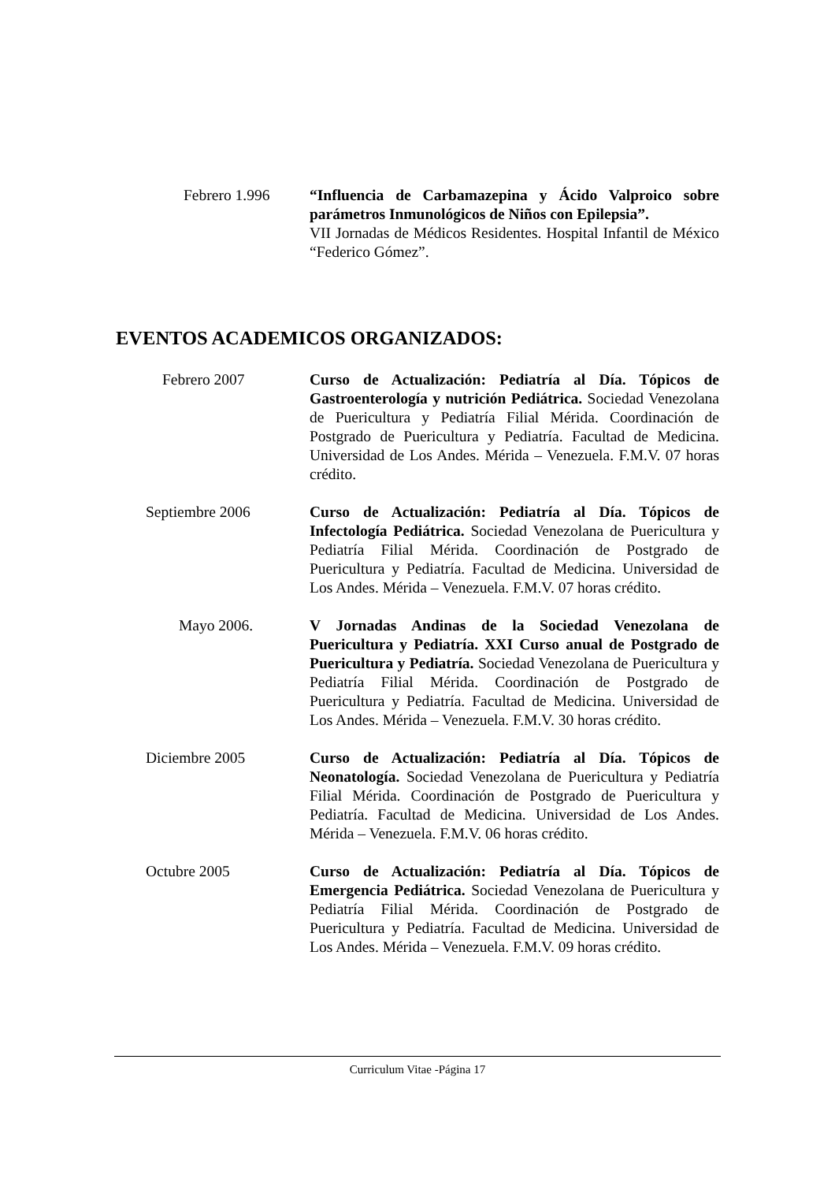Febrero 1.996 “Influencia de Carbamazepina y Ácido Valproico sobre parámetros Inmunológicos de Niños con Epilepsia”.
VII Jornadas de Médicos Residentes. Hospital Infantil de México “Federico Gómez”.
EVENTOS ACADEMICOS ORGANIZADOS:
Febrero 2007 Curso de Actualización: Pediatría al Día. Tópicos de Gastroenterología y nutrición Pediátrica. Sociedad Venezolana de Puericultura y Pediatría Filial Mérida. Coordinación de Postgrado de Puericultura y Pediatría. Facultad de Medicina. Universidad de Los Andes. Mérida – Venezuela. F.M.V. 07 horas crédito.
Septiembre 2006 Curso de Actualización: Pediatría al Día. Tópicos de Infectología Pediátrica. Sociedad Venezolana de Puericultura y Pediatría Filial Mérida. Coordinación de Postgrado de Puericultura y Pediatría. Facultad de Medicina. Universidad de Los Andes. Mérida – Venezuela. F.M.V. 07 horas crédito.
Mayo 2006. V Jornadas Andinas de la Sociedad Venezolana de Puericultura y Pediatría. XXI Curso anual de Postgrado de Puericultura y Pediatría. Sociedad Venezolana de Puericultura y Pediatría Filial Mérida. Coordinación de Postgrado de Puericultura y Pediatría. Facultad de Medicina. Universidad de Los Andes. Mérida – Venezuela. F.M.V. 30 horas crédito.
Diciembre 2005 Curso de Actualización: Pediatría al Día. Tópicos de Neonatología. Sociedad Venezolana de Puericultura y Pediatría Filial Mérida. Coordinación de Postgrado de Puericultura y Pediatría. Facultad de Medicina. Universidad de Los Andes. Mérida – Venezuela. F.M.V. 06 horas crédito.
Octubre 2005 Curso de Actualización: Pediatría al Día. Tópicos de Emergencia Pediátrica. Sociedad Venezolana de Puericultura y Pediatría Filial Mérida. Coordinación de Postgrado de Puericultura y Pediatría. Facultad de Medicina. Universidad de Los Andes. Mérida – Venezuela. F.M.V. 09 horas crédito.
Curriculum Vitae -Página 17